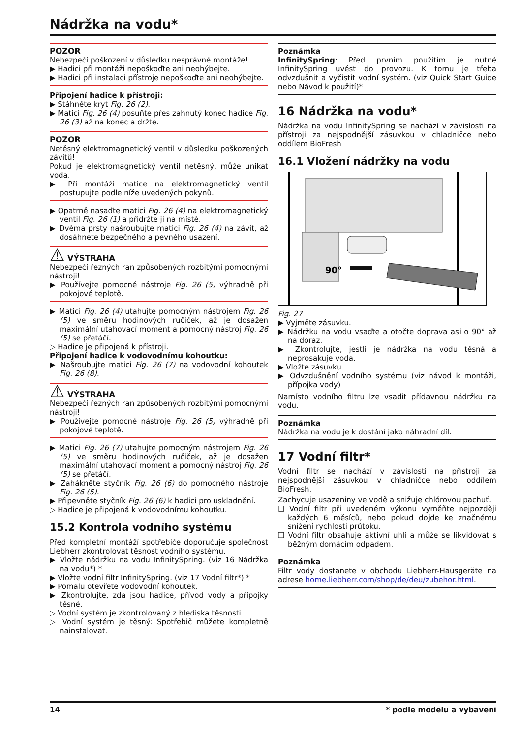Nádržka na vodu*
POZOR
Nebezpečí poškození v důsledku nesprávné montáže!
▶ Hadici při montáži nepoškoďte ani neohýbejte.
▶ Hadici při instalaci přístroje nepoškoďte ani neohýbejte.
Připojení hadice k přístroji:
▶ Stáhněte kryt Fig. 26 (2).
▶ Matici Fig. 26 (4) posuňte přes zahnutý konec hadice Fig. 26 (3) až na konec a držte.
POZOR
Netěsný elektromagnetický ventil v důsledku poškozených závitů!
Pokud je elektromagnetický ventil netěsný, může unikat voda.
▶ Při montáži matice na elektromagnetický ventil postupujte podle níže uvedených pokynů.
▶ Opatrně nasaďte matici Fig. 26 (4) na elektromagnetický ventil Fig. 26 (1) a přidržte ji na místě.
▶ Dvěma prsty našroubujte matici Fig. 26 (4) na závit, až dosáhnete bezpečného a pevného usazení.
⚠ VÝSTRAHA
Nebezpečí řezných ran způsobených rozbitými pomocnými nástroji!
▶ Používejte pomocné nástroje Fig. 26 (5) výhradně při pokojové teplotě.
▶ Matici Fig. 26 (4) utahujte pomocným nástrojem Fig. 26 (5) ve směru hodinových ručiček, až je dosažen maximální utahovací moment a pomocný nástroj Fig. 26 (5) se přetáčí.
▷ Hadice je připojená k přístroji.
Připojení hadice k vodovodnímu kohoutku:
▶ Našroubujte matici Fig. 26 (7) na vodovodní kohoutek Fig. 26 (8).
⚠ VÝSTRAHA
Nebezpečí řezných ran způsobených rozbitými pomocnými nástroji!
▶ Používejte pomocné nástroje Fig. 26 (5) výhradně při pokojové teplotě.
▶ Matici Fig. 26 (7) utahujte pomocným nástrojem Fig. 26 (5) ve směru hodinových ručiček, až je dosažen maximální utahovací moment a pomocný nástroj Fig. 26 (5) se přetáčí.
▶ Zahákněte styčník Fig. 26 (6) do pomocného nástroje Fig. 26 (5).
▶ Připevněte styčník Fig. 26 (6) k hadici pro uskladnění.
▷ Hadice je připojená k vodovodnímu kohoutku.
15.2 Kontrola vodního systému
Před kompletní montáží spotřebiče doporučuje společnost Liebherr zkontrolovat těsnost vodního systému.
▶ Vložte nádržku na vodu InfinitySpring. (viz 16 Nádržka na vodu*) *
▶ Vložte vodní filtr InfinitySpring. (viz 17 Vodní filtr*) *
▶ Pomalu otevřete vodovodní kohoutek.
▶ Zkontrolujte, zda jsou hadice, přívod vody a přípojky těsné.
▷ Vodní systém je zkontrolovaný z hlediska těsnosti.
▷ Vodní systém je těsný: Spotřebič můžete kompletně nainstalovat.
Poznámka
InfinitySpring: Před prvním použitím je nutné InfinitySpring uvést do provozu. K tomu je třeba odvzdušnit a vyčistit vodní systém. (viz Quick Start Guide nebo Návod k použití)*
16 Nádržka na vodu*
Nádržka na vodu InfinitySpring se nachází v závislosti na přístroji za nejspodnější zásuvkou v chladničce nebo oddílem BioFresh
16.1 Vložení nádržky na vodu
90°
Fig. 27
▶ Vyjměte zásuvku.
▶ Nádržku na vodu vsaďte a otočte doprava asi o 90° až na doraz.
▶ Zkontrolujte, jestli je nádržka na vodu těsná a neprosakuje voda.
▶ Vložte zásuvku.
▶ Odvzdušnění vodního systému (viz návod k montáži, přípojka vody)
Namísto vodního filtru lze vsadit přídavnou nádržku na vodu.
Poznámka
Nádržka na vodu je k dostání jako náhradní díl.
17 Vodní filtr*
Vodní filtr se nachází v závislosti na přístroji za nejspodnější zásuvkou v chladničce nebo oddílem BioFresh.
Zachycuje usazeniny ve vodě a snižuje chlórovou pachuť.
❑ Vodní filtr při uvedeném výkonu vyměňte nejpozději každých 6 měsíců, nebo pokud dojde ke značnému snížení rychlosti průtoku.
❑ Vodní filtr obsahuje aktivní uhlí a může se likvidovat s běžným domácím odpadem.
Poznámka
Filtr vody dostanete v obchodu Liebherr-Hausgeräte na adrese home.liebherr.com/shop/de/deu/zubehor.html.
14 * podle modelu a vybavení